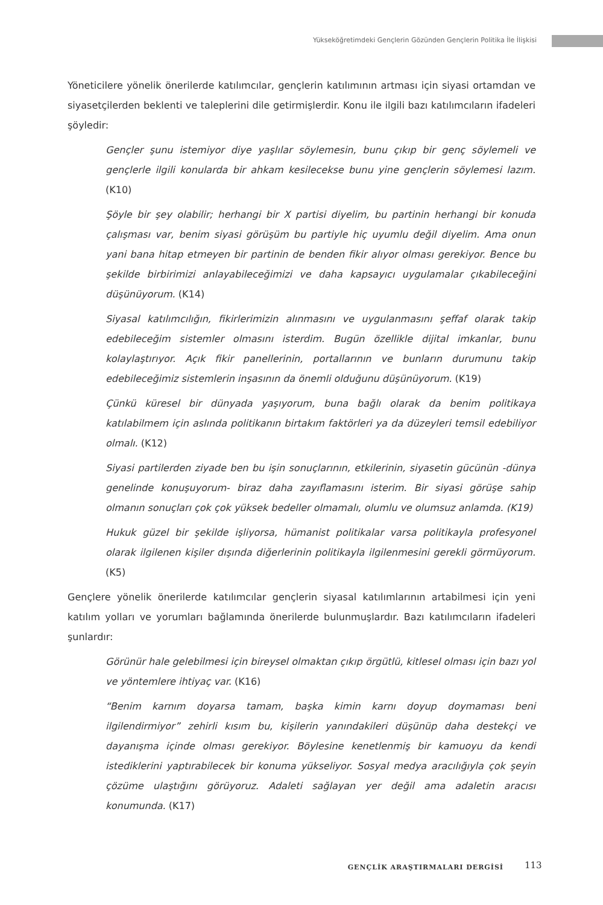Yükseköğretimdeki Gençlerin Gözünden Gençlerin Politika İle İlişkisi
Yöneticilere yönelik önerilerde katılımcılar, gençlerin katılımının artması için siyasi ortamdan ve siyasetçilerden beklenti ve taleplerini dile getirmişlerdir. Konu ile ilgili bazı katılımcıların ifadeleri şöyledir:
Gençler şunu istemiyor diye yaşlılar söylemesin, bunu çıkıp bir genç söylemeli ve gençlerle ilgili konularda bir ahkam kesilecekse bunu yine gençlerin söylemesi lazım. (K10)
Şöyle bir şey olabilir; herhangi bir X partisi diyelim, bu partinin herhangi bir konuda çalışması var, benim siyasi görüşüm bu partiyle hiç uyumlu değil diyelim. Ama onun yani bana hitap etmeyen bir partinin de benden fikir alıyor olması gerekiyor. Bence bu şekilde birbirimizi anlayabileceğimizi ve daha kapsayıcı uygulamalar çıkabileceğini düşünüyorum. (K14)
Siyasal katılımcılığın, fikirlerimizin alınmasını ve uygulanmasını şeffaf olarak takip edebileceğim sistemler olmasını isterdim. Bugün özellikle dijital imkanlar, bunu kolaylaştırıyor. Açık fikir panellerinin, portallarının ve bunların durumunu takip edebileceğimiz sistemlerin inşasının da önemli olduğunu düşünüyorum. (K19)
Çünkü küresel bir dünyada yaşıyorum, buna bağlı olarak da benim politikaya katılabilmem için aslında politikanın birtakım faktörleri ya da düzeyleri temsil edebiliyor olmalı. (K12)
Siyasi partilerden ziyade ben bu işin sonuçlarının, etkilerinin, siyasetin gücünün -dünya genelinde konuşuyorum- biraz daha zayıflamasını isterim. Bir siyasi görüşe sahip olmanın sonuçları çok çok yüksek bedeller olmamalı, olumlu ve olumsuz anlamda. (K19)
Hukuk güzel bir şekilde işliyorsa, hümanist politikalar varsa politikayla profesyonel olarak ilgilenen kişiler dışında diğerlerinin politikayla ilgilenmesini gerekli görmüyorum. (K5)
Gençlere yönelik önerilerde katılımcılar gençlerin siyasal katılımlarının artabilmesi için yeni katılım yolları ve yorumları bağlamında önerilerde bulunmuşlardır. Bazı katılımcıların ifadeleri şunlardır:
Görünür hale gelebilmesi için bireysel olmaktan çıkıp örgütlü, kitlesel olması için bazı yol ve yöntemlere ihtiyaç var. (K16)
“Benim karnım doyarsa tamam, başka kimin karnı doyup doymaması beni ilgilendirmiyor” zehirli kısım bu, kişilerin yanındakileri düşünüp daha destekçi ve dayanışma içinde olması gerekiyor. Böylesine kenetlenmiş bir kamuoyu da kendi istediklerini yaptırabilecek bir konuma yükseliyor. Sosyal medya aracılığıyla çok şeyin çözüme ulaştığını görüyoruz. Adaleti sağlayan yer değil ama adaletin aracısı konumunda. (K17)
GENÇLİK ARAŞTIRMALARI DERGİSİ 113